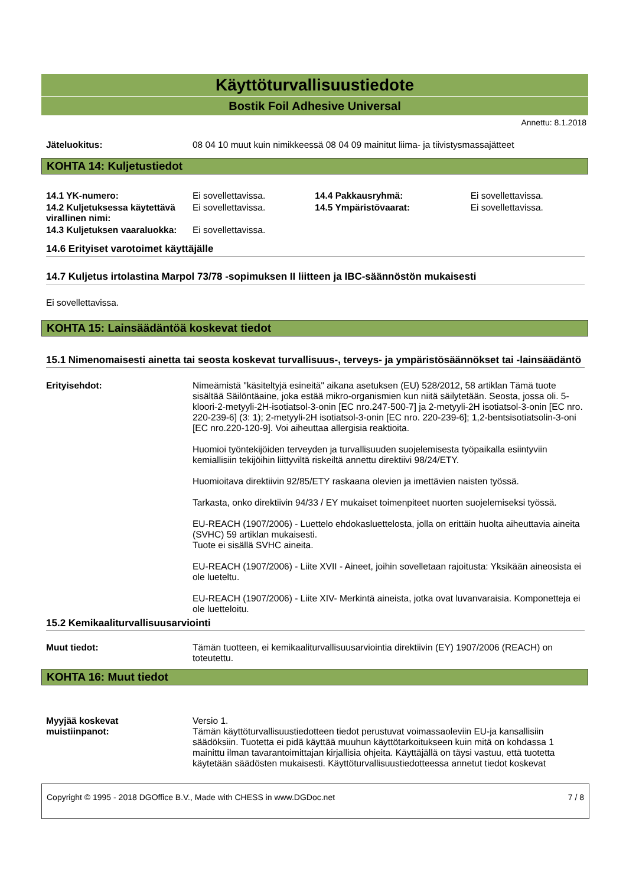Käyttöturvallisuustiedote
Bostik Foil Adhesive Universal
Annettu: 8.1.2018
| Jäteluokitus: | 08 04 10 muut kuin nimikkeessä 08 04 09 mainitut liima- ja tiivistysmassajätteet |
KOHTA 14: Kuljetustiedot
| 14.1 YK-numero: | Ei sovellettavissa. | 14.4 Pakkausryhmä: | Ei sovellettavissa. |
| 14.2 Kuljetuksessa käytettävä virallinen nimi: | Ei sovellettavissa. | 14.5 Ympäristövaarat: | Ei sovellettavissa. |
| 14.3 Kuljetuksen vaaraluokka: | Ei sovellettavissa. | | |
14.6 Erityiset varotoimet käyttäjälle
14.7 Kuljetus irtolastina Marpol 73/78 -sopimuksen II liitteen ja IBC-säännöstön mukaisesti
Ei sovellettavissa.
KOHTA 15: Lainsäädäntöä koskevat tiedot
15.1 Nimenomaisesti ainetta tai seosta koskevat turvallisuus-, terveys- ja ympäristösäännökset tai -lainsäädäntö
| Erityisehdot: | Nimeämistä "käsiteltyjä esineitä" aikana asetuksen (EU) 528/2012, 58 artiklan Tämä tuote sisältää Säilöntäaine, joka estää mikro-organismien kun niitä säilytetään. Seosta, jossa oli. 5-kloori-2-metyyli-2H-isotiatsol-3-onin [EC nro.247-500-7] ja 2-metyyli-2H isotiatsol-3-onin [EC nro. 220-239-6] (3: 1); 2-metyyli-2H isotiatsol-3-onin [EC nro. 220-239-6]; 1,2-bentsisotiatsolin-3-oni [EC nro.220-120-9]. Voi aiheuttaa allergisia reaktioita. Huomioi työntekijöiden terveyden ja turvallisuuden suojelemisesta työpaikalla esiintyviin kemiallisiin tekijöihin liittyviltä riskeiltä annettu direktiivi 98/24/ETY. Huomioitava direktiivin 92/85/ETY raskaana olevien ja imettävien naisten työssä. Tarkasta, onko direktiivin 94/33 / EY mukaiset toimenpiteet nuorten suojelemiseksi työssä. EU-REACH (1907/2006) - Luettelo ehdokasluettelosta, jolla on erittäin huolta aiheuttavia aineita (SVHC) 59 artiklan mukaisesti. Tuote ei sisällä SVHC aineita. EU-REACH (1907/2006) - Liite XVII - Aineet, joihin sovelletaan rajoitusta: Yksikään aineosista ei ole lueteltu. EU-REACH (1907/2006) - Liite XIV- Merkintä aineista, jotka ovat luvanvaraisia. Komponetteja ei ole luetteloitu. |
15.2 Kemikaaliturvallisuusarviointi
| Muut tiedot: | Tämän tuotteen, ei kemikaaliturvallisuusarviointia direktiivin (EY) 1907/2006 (REACH) on toteutettu. |
KOHTA 16: Muut tiedot
| Myyjää koskevat muistiinpanot: | Versio 1. Tämän käyttöturvallisuustiedotteen tiedot perustuvat voimassaoleviin EU-ja kansallisiin säädöksiin. Tuotetta ei pidä käyttää muuhun käyttötarkoitukseen kuin mitä on kohdassa 1 mainittu ilman tavarantoimittajan kirjallisia ohjeita. Käyttäjällä on täysi vastuu, että tuotetta käytetään säädösten mukaisesti. Käyttöturvallisuustiedotteessa annetut tiedot koskevat |
Copyright © 1995 - 2018 DGOffice B.V., Made with CHESS in www.DGDoc.net 7 / 8